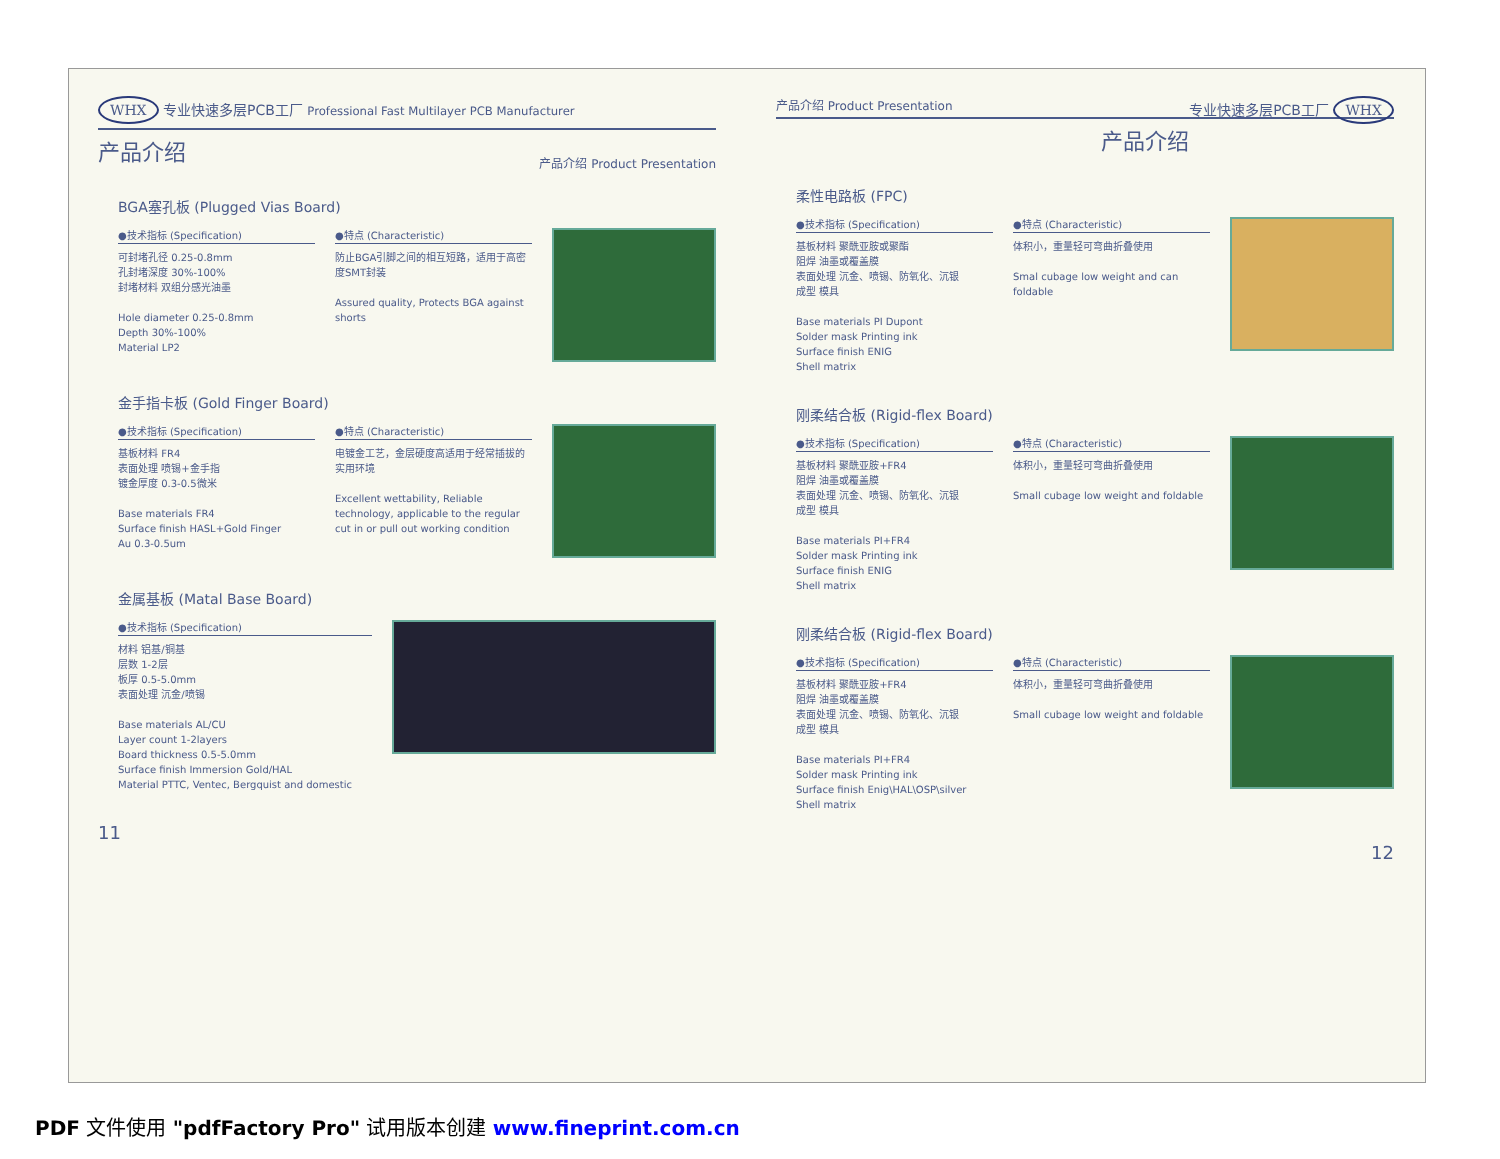WHX 专业快速多层PCB工厂 Professional Fast Multilayer PCB Manufacturer 产品介绍 Product Presentation
产品介绍
BGA塞孔板 (Plugged Vias Board)
●技术指标 (Specification)
可封堵孔径 0.25-0.8mm
孔封堵深度 30%-100%
封堵材料 双组分感光油墨
Hole diameter 0.25-0.8mm
Depth 30%-100%
Material LP2
●特点 (Characteristic)
防止BGA引脚之间的相互短路，适用于高密度SMT封装
Assured quality, Protects BGA against shorts
金手指卡板 (Gold Finger Board)
●技术指标 (Specification)
基板材料 FR4
表面处理 喷锡+金手指
镀金厚度 0.3-0.5微米
Base materials FR4
Surface finish HASL+Gold Finger
Au 0.3-0.5um
●特点 (Characteristic)
电镀金工艺，金层硬度高适用于经常插拔的实用环境
Excellent wettability, Reliable technology, applicable to the regular cut in or pull out working condition
金属基板 (Matal Base Board)
●技术指标 (Specification)
材料 铝基/铜基
层数 1-2层
板厚 0.5-5.0mm
表面处理 沉金/喷锡
Base materials AL/CU
Layer count 1-2layers
Board thickness 0.5-5.0mm
Surface finish Immersion Gold/HAL
Material PTTC, Ventec, Bergquist and domestic
11
产品介绍 Product Presentation 专业快速多层PCB工厂 WHX
产品介绍
柔性电路板 (FPC)
●技术指标 (Specification)
基板材料 聚酰亚胺或聚酯
阻焊 油墨或覆盖膜
表面处理 沉金、喷锡、防氧化、沉银
成型 模具
Base materials PI Dupont
Solder mask Printing ink
Surface finish ENIG
Shell matrix
●特点 (Characteristic)
体积小，重量轻可弯曲折叠使用
Smal cubage low weight and can foldable
刚柔结合板 (Rigid-flex Board)
●技术指标 (Specification)
基板材料 聚酰亚胺+FR4
阻焊 油墨或覆盖膜
表面处理 沉金、喷锡、防氧化、沉银
成型 模具
Base materials PI+FR4
Solder mask Printing ink
Surface finish ENIG
Shell matrix
●特点 (Characteristic)
体积小，重量轻可弯曲折叠使用
Small cubage low weight and foldable
刚柔结合板 (Rigid-flex Board)
●技术指标 (Specification)
基板材料 聚酰亚胺+FR4
阻焊 油墨或覆盖膜
表面处理 沉金、喷锡、防氧化、沉银
成型 模具
Base materials PI+FR4
Solder mask Printing ink
Surface finish Enig\HAL\OSP\silver
Shell matrix
●特点 (Characteristic)
体积小，重量轻可弯曲折叠使用
Small cubage low weight and foldable
12
PDF 文件使用 "pdfFactory Pro" 试用版本创建 www.fineprint.com.cn